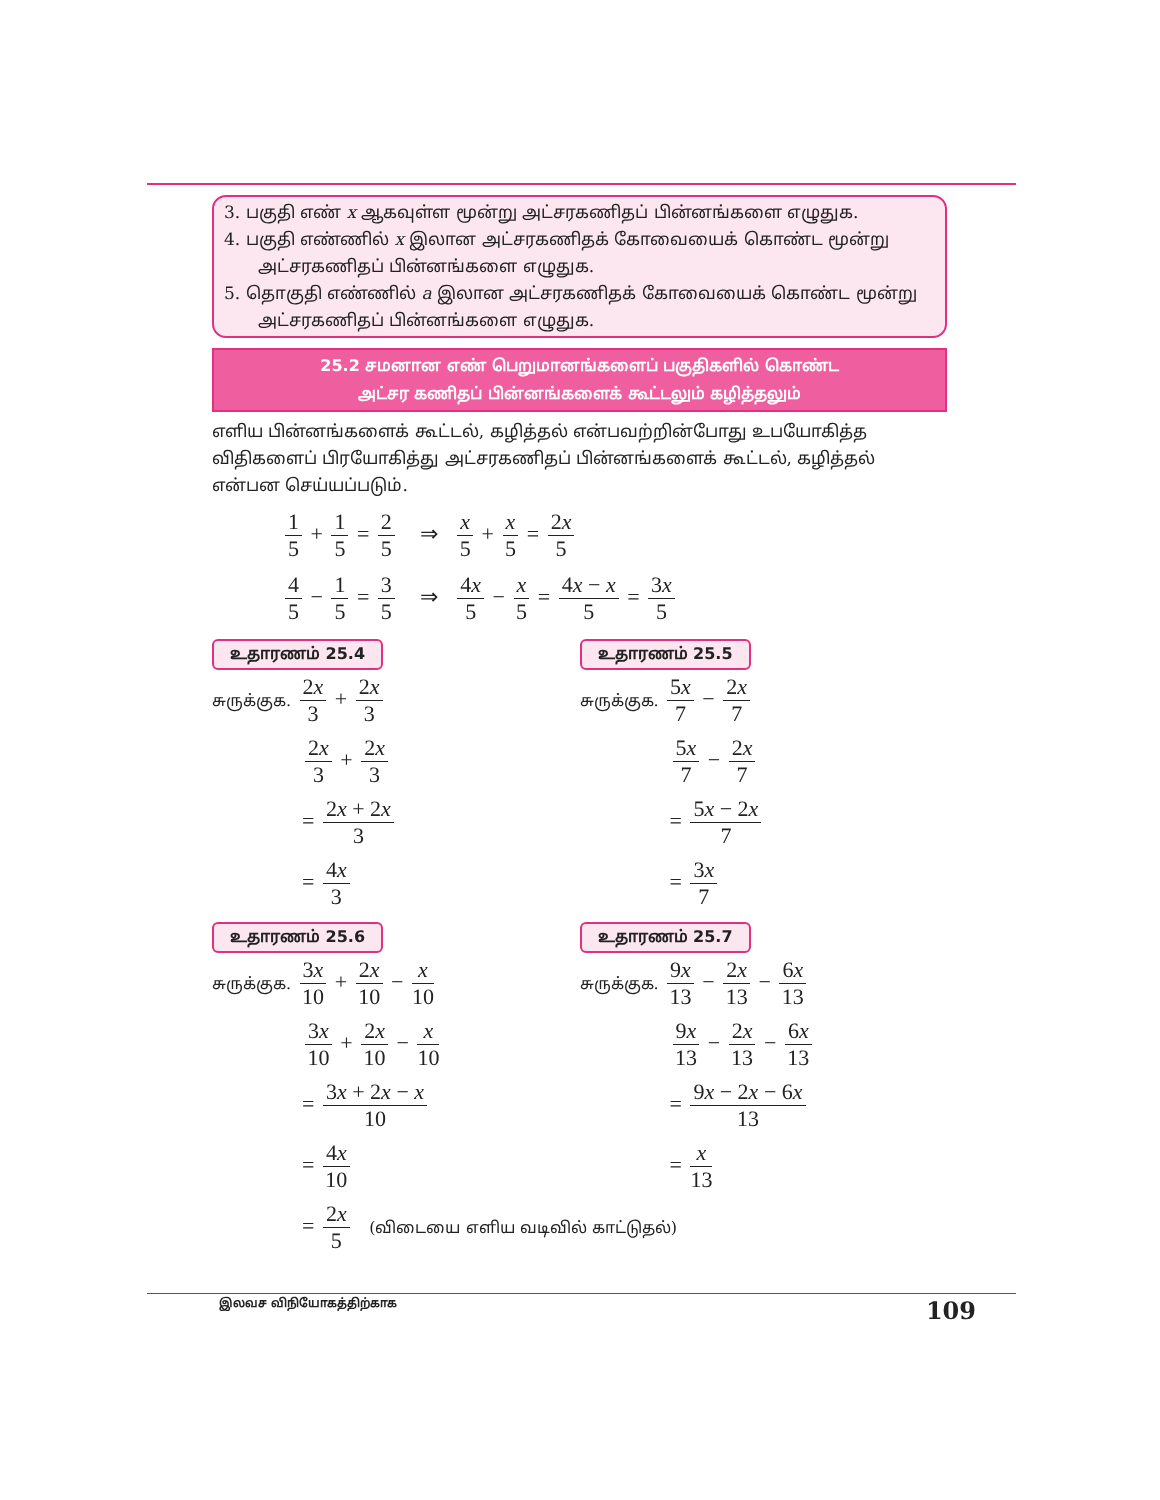3. பகுதி எண் x ஆகவுள்ள மூன்று அட்சரகணிதப் பின்னங்களை எழுதுக.
4. பகுதி எண்ணில் x இலான அட்சரகணிதக் கோவையைக் கொண்ட மூன்று அட்சரகணிதப் பின்னங்களை எழுதுக.
5. தொகுதி எண்ணில் a இலான அட்சரகணிதக் கோவையைக் கொண்ட மூன்று அட்சரகணிதப் பின்னங்களை எழுதுக.
25.2 சமனான எண் பெறுமானங்களைப் பகுதிகளில் கொண்ட
அட்சர கணிதப் பின்னங்களைக் கூட்டலும் கழித்தலும்
எளிய பின்னங்களைக் கூட்டல், கழித்தல் என்பவற்றின்போது உபயோகித்த விதிகளைப் பிரயோகித்து அட்சரகணிதப் பின்னங்களைக் கூட்டல், கழித்தல் என்பன செய்யப்படும்.
1 5 + 1 5 = 2 5 ⇒ x 5 + x 5 = 2x 5
4 5 − 1 5 = 3 5 ⇒ 4x 5 − x 5 = 4x − x 5 = 3x 5
உதாரணம் 25.4
சுருக்குக. 2x 3 + 2x 3
2x 3 + 2x 3
= 2x + 2x 3
= 4x 3
உதாரணம் 25.5
சுருக்குக. 5x 7 − 2x 7
5x 7 − 2x 7
= 5x − 2x 7
= 3x 7
உதாரணம் 25.6
சுருக்குக. 3x 10 + 2x 10 − x 10
3x 10 + 2x 10 − x 10
= 3x + 2x − x 10
= 4x 10
= 2x 5 (விடையை எளிய வடிவில் காட்டுதல்)
உதாரணம் 25.7
சுருக்குக. 9x 13 − 2x 13 − 6x 13
9x 13 − 2x 13 − 6x 13
= 9x − 2x − 6x 13
= x 13
இலவச விநியோகத்திற்காக 109